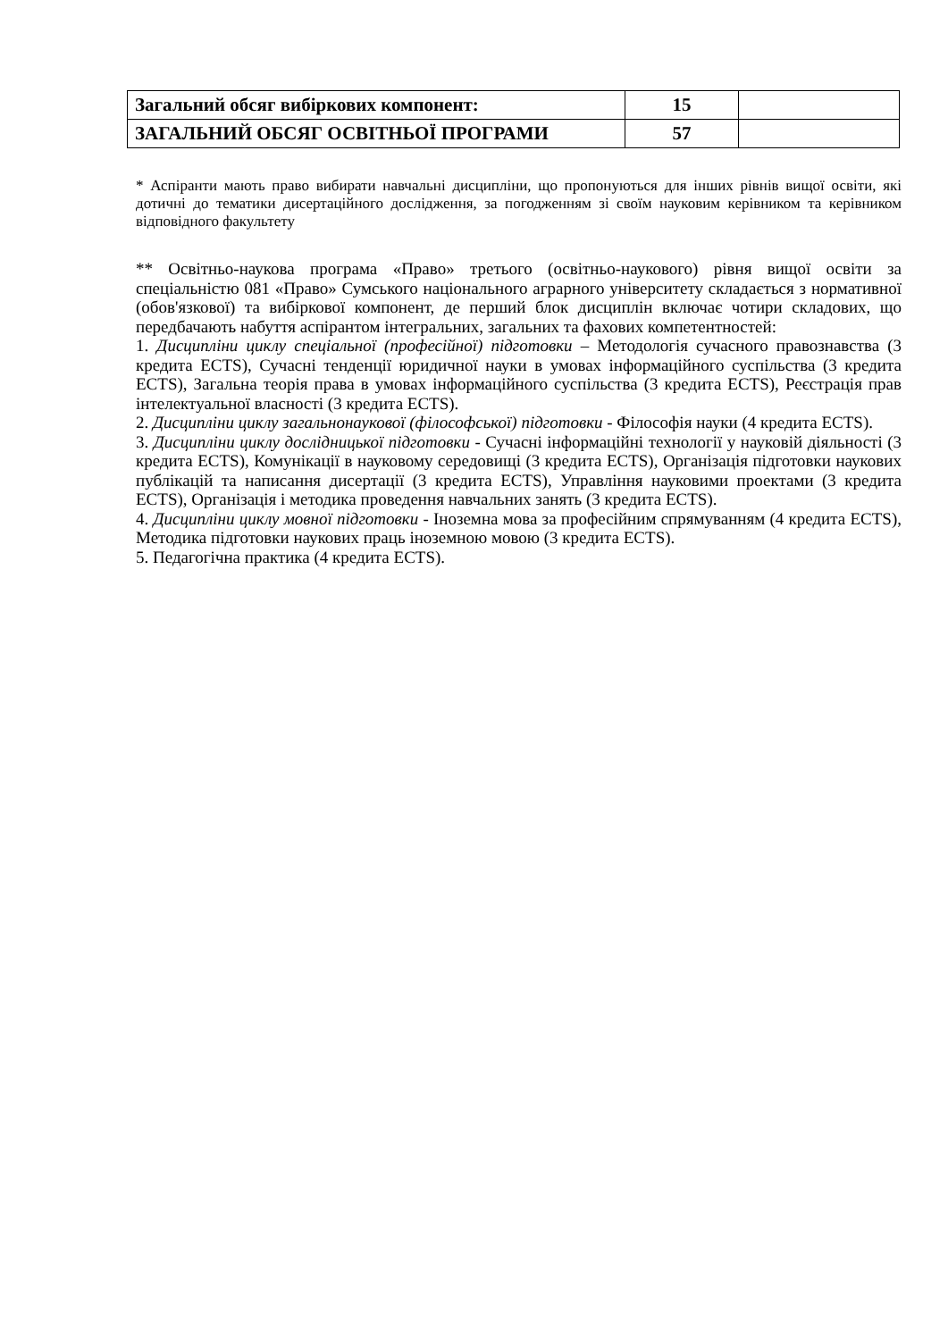| Загальний обсяг вибіркових компонент: | 15 | |
| ЗАГАЛЬНИЙ ОБСЯГ ОСВІТНЬОЇ ПРОГРАМИ | 57 | |
* Аспіранти мають право вибирати навчальні дисципліни, що пропонуються для інших рівнів вищої освіти, які дотичні до тематики дисертаційного дослідження, за погодженням зі своїм науковим керівником та керівником відповідного факультету
** Освітньо-наукова програма «Право» третього (освітньо-наукового) рівня вищої освіти за спеціальністю 081 «Право» Сумського національного аграрного університету складається з нормативної (обов'язкової) та вибіркової компонент, де перший блок дисциплін включає чотири складових, що передбачають набуття аспірантом інтегральних, загальних та фахових компетентностей:
1. Дисципліни циклу спеціальної (професійної) підготовки – Методологія сучасного правознавства (3 кредита ECTS), Сучасні тенденції юридичної науки в умовах інформаційного суспільства (3 кредита ECTS), Загальна теорія права в умовах інформаційного суспільства (3 кредита ECTS), Реєстрація прав інтелектуальної власності (3 кредита ECTS).
2. Дисципліни циклу загальнонаукової (філософської) підготовки - Філософія науки (4 кредита ECTS).
3. Дисципліни циклу дослідницької підготовки - Сучасні інформаційні технології у науковій діяльності (3 кредита ECTS), Комунікації в науковому середовищі (3 кредита ECTS), Організація підготовки наукових публікацій та написання дисертації (3 кредита ECTS), Управління науковими проектами (3 кредита ECTS), Організація і методика проведення навчальних занять (3 кредита ECTS).
4. Дисципліни циклу мовної підготовки - Іноземна мова за професійним спрямуванням (4 кредита ECTS), Методика підготовки наукових праць іноземною мовою (3 кредита ECTS).
5. Педагогічна практика (4 кредита ECTS).